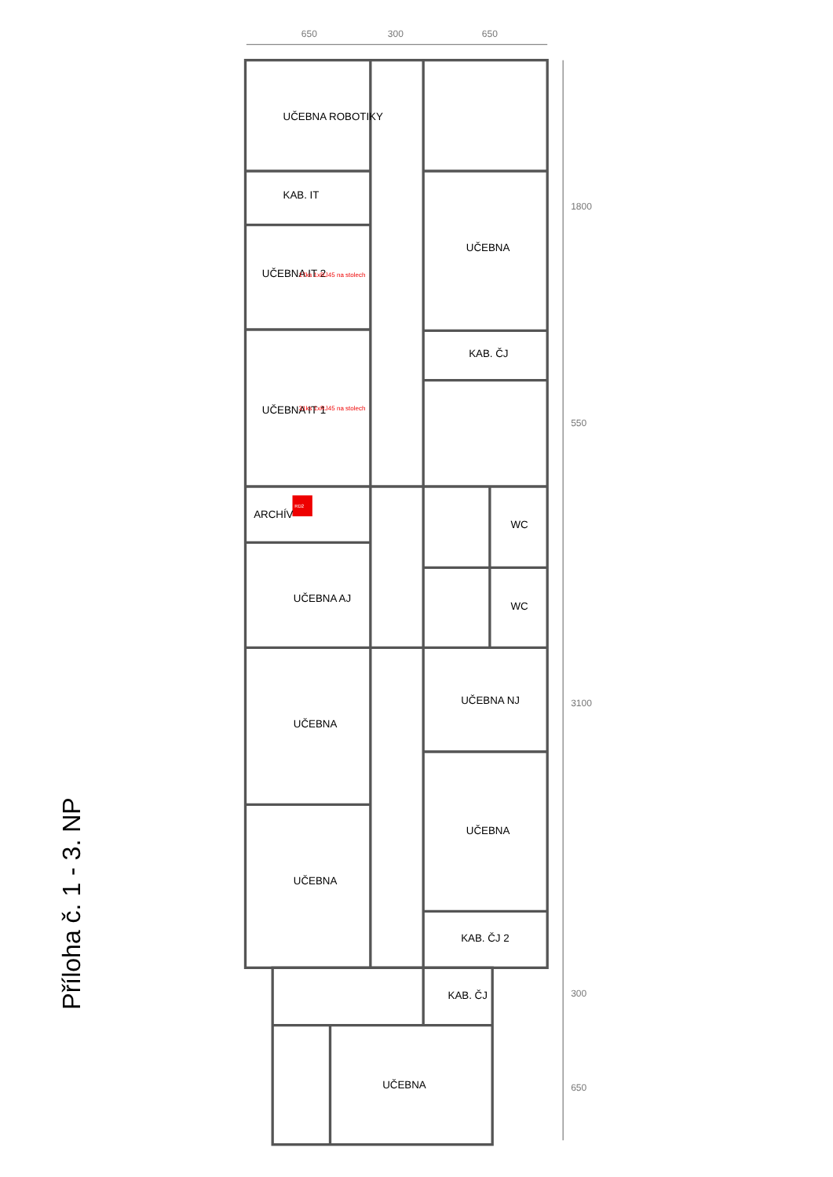Příloha č. 1 - 3. NP
650
300
650
1800
550
3100
300
650
UČEBNA ROBOTIKY
KAB. IT
UČEBNA IT 2
UČEBNA IT 1
ARCHÍV
UČEBNA AJ
UČEBNA
UČEBNA
UČEBNA
KAB. ČJ
WC
WC
UČEBNA NJ
UČEBNA
KAB. ČJ 2
KAB. ČJ
UČEBNA
17ks 1xRJ45 na stolech
31ks 1xRJ45 na stolech
RD2